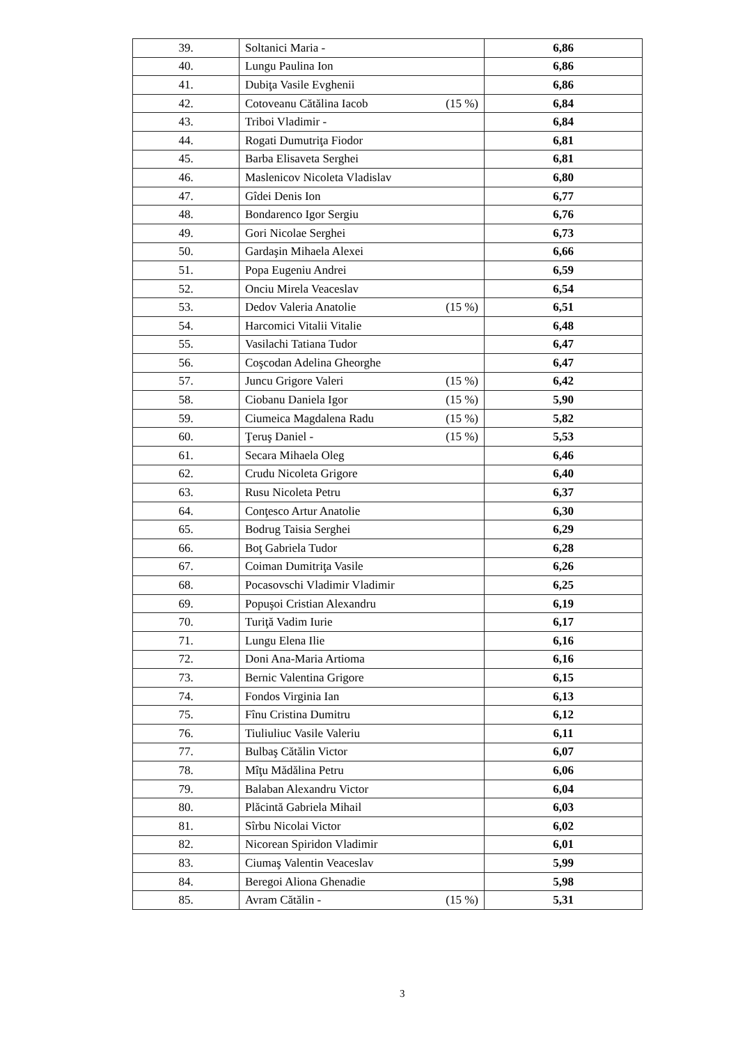| 39. | Soltanici Maria - | 6,86 |
| 40. | Lungu Paulina Ion | 6,86 |
| 41. | Dubiţa Vasile Evghenii | 6,86 |
| 42. | Cotoveanu Cătălina Iacob (15 %) | 6,84 |
| 43. | Triboi Vladimir - | 6,84 |
| 44. | Rogati Dumutriţa Fiodor | 6,81 |
| 45. | Barba Elisaveta Serghei | 6,81 |
| 46. | Maslenicov Nicoleta Vladislav | 6,80 |
| 47. | Gîdei Denis Ion | 6,77 |
| 48. | Bondarenco Igor Sergiu | 6,76 |
| 49. | Gori Nicolae Serghei | 6,73 |
| 50. | Gardaşin Mihaela Alexei | 6,66 |
| 51. | Popa Eugeniu Andrei | 6,59 |
| 52. | Onciu Mirela Veaceslav | 6,54 |
| 53. | Dedov Valeria Anatolie (15 %) | 6,51 |
| 54. | Harcomici Vitalii Vitalie | 6,48 |
| 55. | Vasilachi Tatiana Tudor | 6,47 |
| 56. | Coşcodan Adelina Gheorghe | 6,47 |
| 57. | Juncu Grigore Valeri (15 %) | 6,42 |
| 58. | Ciobanu Daniela Igor (15 %) | 5,90 |
| 59. | Ciumeica Magdalena Radu (15 %) | 5,82 |
| 60. | Ţeruş Daniel - (15 %) | 5,53 |
| 61. | Secara Mihaela Oleg | 6,46 |
| 62. | Crudu Nicoleta Grigore | 6,40 |
| 63. | Rusu Nicoleta Petru | 6,37 |
| 64. | Conţesco Artur Anatolie | 6,30 |
| 65. | Bodrug Taisia Serghei | 6,29 |
| 66. | Boţ Gabriela Tudor | 6,28 |
| 67. | Coiman Dumitriţa Vasile | 6,26 |
| 68. | Pocasovschi Vladimir Vladimir | 6,25 |
| 69. | Popuşoi Cristian Alexandru | 6,19 |
| 70. | Turiţă Vadim Iurie | 6,17 |
| 71. | Lungu Elena Ilie | 6,16 |
| 72. | Doni Ana-Maria Artioma | 6,16 |
| 73. | Bernic Valentina Grigore | 6,15 |
| 74. | Fondos Virginia Ian | 6,13 |
| 75. | Fînu Cristina Dumitru | 6,12 |
| 76. | Tiuliuliuc Vasile Valeriu | 6,11 |
| 77. | Bulbaş Cătălin Victor | 6,07 |
| 78. | Mîţu Mădălina Petru | 6,06 |
| 79. | Balaban Alexandru Victor | 6,04 |
| 80. | Plăcintă Gabriela Mihail | 6,03 |
| 81. | Sîrbu Nicolai Victor | 6,02 |
| 82. | Nicorean Spiridon Vladimir | 6,01 |
| 83. | Ciumaş Valentin Veaceslav | 5,99 |
| 84. | Beregoi Aliona Ghenadie | 5,98 |
| 85. | Avram Cătălin - (15 %) | 5,31 |
3